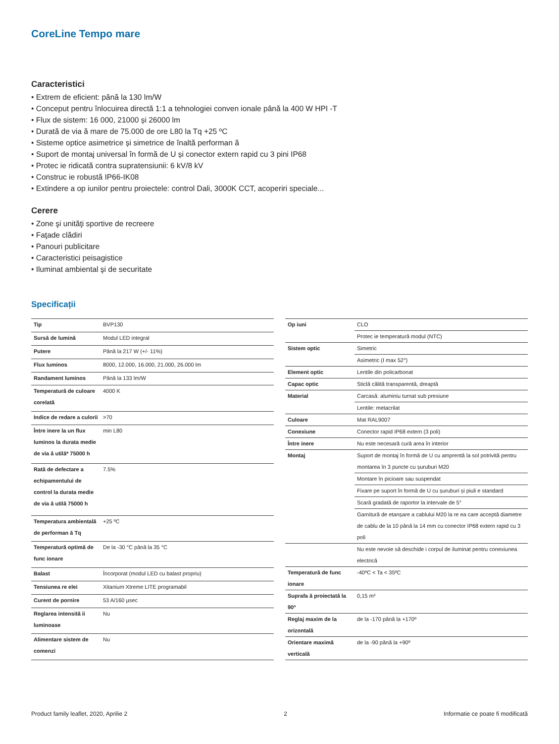CoreLine Tempo mare
Caracteristici
• Extrem de eficient: până la 130 lm/W
• Conceput pentru înlocuirea directă 1:1 a tehnologiei conven ionale până la 400 W HPI -T
• Flux de sistem: 16 000, 21000 și 26000 lm
• Durată de via ă mare de 75.000 de ore L80 la Tq +25 ºC
• Sisteme optice asimetrice și simetrice de înaltă performan ă
• Suport de montaj universal în formă de U și conector extern rapid cu 3 pini IP68
• Protec ie ridicată contra supratensiunii: 6 kV/8 kV
• Construc ie robustă IP66-IK08
• Extindere a op iunilor pentru proiectele: control Dali, 3000K CCT, acoperiri speciale...
Cerere
• Zone şi unităţi sportive de recreere
• Faţade clădiri
• Panouri publicitare
• Caracteristici peisagistice
• Iluminat ambiental şi de securitate
Specificații
| Tip | BVP130 |
| Sursă de lumină | Modul LED integral |
| Putere | Până la 217 W (+/- 11%) |
| Flux luminos | 8000, 12.000, 16.000, 21.000, 26.000 lm |
| Randament luminos | Până la 133 lm/W |
| Temperatură de culoare corelată | 4000 K |
| Indice de redare a culorii | >70 |
| Între inere la un flux luminos la durata medie de via ă utilă* 75000 h | min L80 |
| Rată de defectare a echipamentului de control la durata medie de via ă utilă 75000 h | 7.5% |
| Temperatura ambientală de performan ă Tq | +25 ºC |
| Temperatură optimă de func ionare | De la -30 °C până la 35 °C |
| Balast | Încorporat (modul LED cu balast propriu) |
| Tensiunea re elei | Xitanium Xtreme LITE programabil |
| Curent de pornire | 53 A/160 µsec |
| Reglarea intensită ii luminoase | Nu |
| Alimentare sistem de comenzi | Nu |
| Op iuni | CLO |
| | Protec ie temperatură modul (NTC) |
| Sistem optic | Simetric |
| | Asimetric (I max 52°) |
| Element optic | Lentile din policarbonat |
| Capac optic | Sticlă călită transparentă, dreaptă |
| Material | Carcasă: aluminiu turnat sub presiune |
| | Lentile: metacrilat |
| Culoare | Mat RAL9007 |
| Conexiune | Conector rapid IP68 extern (3 poli) |
| Între inere | Nu este necesară cură area în interior |
| Montaj | Suport de montaj în formă de U cu amprentă la sol potrivită pentru montarea în 3 puncte cu șuruburi M20 |
| | Montare în picioare sau suspendat |
| | Fixare pe suport în formă de U cu șuruburi și piuli e standard |
| | Scară gradată de raportor la intervale de 5° |
| | Garnitură de etanșare a cablului M20 la re ea care acceptă diametre de cablu de la 10 până la 14 mm cu conector IP68 extern rapid cu 3 poli |
| | Nu este nevoie să deschide i corpul de iluminat pentru conexiunea electrică |
| Temperatură de func ionare | -40ºC < Ta < 35ºC |
| Suprafa ă proiectată la 90º | 0,15 m² |
| Reglaj maxim de la orizontală | de la -170 până la +170º |
| Orientare maximă verticală | de la -90 până la +90º |
Product family leaflet, 2020, Aprilie 2 2 Informatie ce poate fi modificată